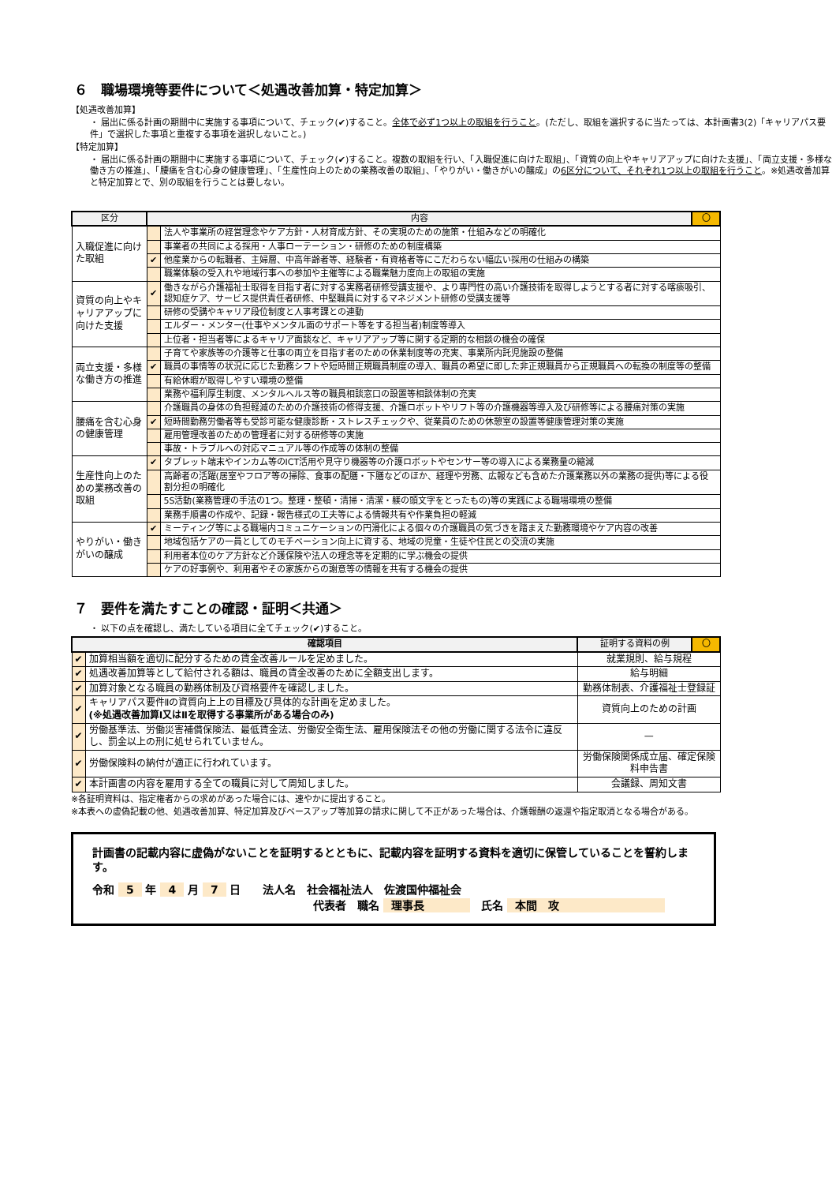６　職場環境等要件について＜処遇改善加算・特定加算＞
【処遇改善加算】
・ 届出に係る計画の期間中に実施する事項について、チェック(✔)すること。全体で必ず1つ以上の取組を行うこと。(ただし、取組を選択するに当たっては、本計画書3(2)「キャリアパス要件」で選択した事項と重複する事項を選択しないこと。)
【特定加算】
・ 届出に係る計画の期間中に実施する事項について、チェック(✔)すること。複数の取組を行い、「入職促進に向けた取組」、「資質の向上やキャリアアップに向けた支援」、「両立支援・多様な働き方の推進」、「腰痛を含む心身の健康管理」、「生産性向上のための業務改善の取組」、「やりがい・働きがいの醸成」の6区分について、それぞれ1つ以上の取組を行うこと。※処遇改善加算と特定加算とで、別の取組を行うことは要しない。
| 区分 | 内容 | | 〇 |
| --- | --- | --- | --- |
| 入職促進に向けた取組 | | 法人や事業所の経営理念やケア方針・人材育成方針、その実現のための施策・仕組みなどの明確化 | |
| | | 事業者の共同による採用・人事ローテーション・研修のための制度構築 | |
| | ✔ | 他産業からの転職者、主婦層、中高年齢者等、経験者・有資格者等にこだわらない幅広い採用の仕組みの構築 | |
| | | 職業体験の受入れや地域行事への参加や主催等による職業魅力度向上の取組の実施 | |
| 資質の向上やキャリアアップに向けた支援 | ✔ | 働きながら介護福祉士取得を目指す者に対する実務者研修受講支援や、より専門性の高い介護技術を取得しようとする者に対する喀痰吸引、認知症ケア、サービス提供責任者研修、中堅職員に対するマネジメント研修の受講支援等 | |
| | | 研修の受講やキャリア段位制度と人事考課との連動 | |
| | | エルダー・メンター(仕事やメンタル面のサポート等をする担当者)制度等導入 | |
| | | 上位者・担当者等によるキャリア面談など、キャリアアップ等に関する定期的な相談の機会の確保 | |
| 両立支援・多様な働き方の推進 | | 子育てや家族等の介護等と仕事の両立を目指す者のための休業制度等の充実、事業所内託児施設の整備 | |
| | ✔ | 職員の事情等の状況に応じた勤務シフトや短時間正規職員制度の導入、職員の希望に即した非正規職員から正規職員への転換の制度等の整備 | |
| | | 有給休暇が取得しやすい環境の整備 | |
| | | 業務や福利厚生制度、メンタルヘルス等の職員相談窓口の設置等相談体制の充実 | |
| 腰痛を含む心身の健康管理 | | 介護職員の身体の負担軽減のための介護技術の修得支援、介護ロボットやリフト等の介護機器等導入及び研修等による腰痛対策の実施 | |
| | ✔ | 短時間勤務労働者等も受診可能な健康診断・ストレスチェックや、従業員のための休憩室の設置等健康管理対策の実施 | |
| | | 雇用管理改善のための管理者に対する研修等の実施 | |
| | | 事故・トラブルへの対応マニュアル等の作成等の体制の整備 | |
| 生産性向上のための業務改善の取組 | ✔ | タブレット端末やインカム等のICT活用や見守り機器等の介護ロボットやセンサー等の導入による業務量の縮減 | |
| | | 高齢者の活躍(居室やフロア等の掃除、食事の配膳・下膳などのほか、経理や労務、広報なども含めた介護業務以外の業務の提供)等による役割分担の明確化 | |
| | | 5S活動(業務管理の手法の1つ。整理・整頓・清掃・清潔・躾の頭文字をとったもの)等の実践による職場環境の整備 | |
| | | 業務手順書の作成や、記録・報告様式の工夫等による情報共有や作業負担の軽減 | |
| やりがい・働きがいの醸成 | ✔ | ミーティング等による職場内コミュニケーションの円滑化による個々の介護職員の気づきを踏まえた勤務環境やケア内容の改善 | |
| | | 地域包括ケアの一員としてのモチベーション向上に資する、地域の児童・生徒や住民との交流の実施 | |
| | | 利用者本位のケア方針など介護保険や法人の理念等を定期的に学ぶ機会の提供 | |
| | | ケアの好事例や、利用者やその家族からの謝意等の情報を共有する機会の提供 | |
７　要件を満たすことの確認・証明＜共通＞
・ 以下の点を確認し、満たしている項目に全てチェック(✔)すること。
| 確認項目 | | 証明する資料の例 | 〇 |
| --- | --- | --- | --- |
| ✔ | 加算相当額を適切に配分するための賃金改善ルールを定めました。 | 就業規則、給与規程 | |
| ✔ | 処遇改善加算等として給付される額は、職員の賃金改善のために全額支出します。 | 給与明細 | |
| ✔ | 加算対象となる職員の勤務体制及び資格要件を確認しました。 | 勤務体制表、介護福祉士登録証 | |
| ✔ | キャリアパス要件Ⅱの資質向上上の目標及び具体的な計画を定めました。 (※処遇改善加算Ⅰ又はⅡを取得する事業所がある場合のみ) | 資質向上のための計画 | |
| ✔ | 労働基準法、労働災害補償保険法、最低賃金法、労働安全衛生法、雇用保険法その他の労働に関する法令に違反し、罰金以上の刑に処せられていません。 | — | |
| ✔ | 労働保険料の納付が適正に行われています。 | 労働保険関係成立届、確定保険料申告書 | |
| ✔ | 本計画書の内容を雇用する全ての職員に対して周知しました。 | 会議録、周知文書 | |
※各証明資料は、指定権者からの求めがあった場合には、速やかに提出すること。
※本表への虚偽記載の他、処遇改善加算、特定加算及びベースアップ等加算の請求に関して不正があった場合は、介護報酬の返還や指定取消となる場合がある。
計画書の記載内容に虚偽がないことを証明するとともに、記載内容を証明する資料を適切に保管していることを誓約します。
令和 5 年 4 月 7 日　　法人名　社会福祉法人　佐渡国仲福祉会
代表者　職名 理事長　氏名 本間　攻